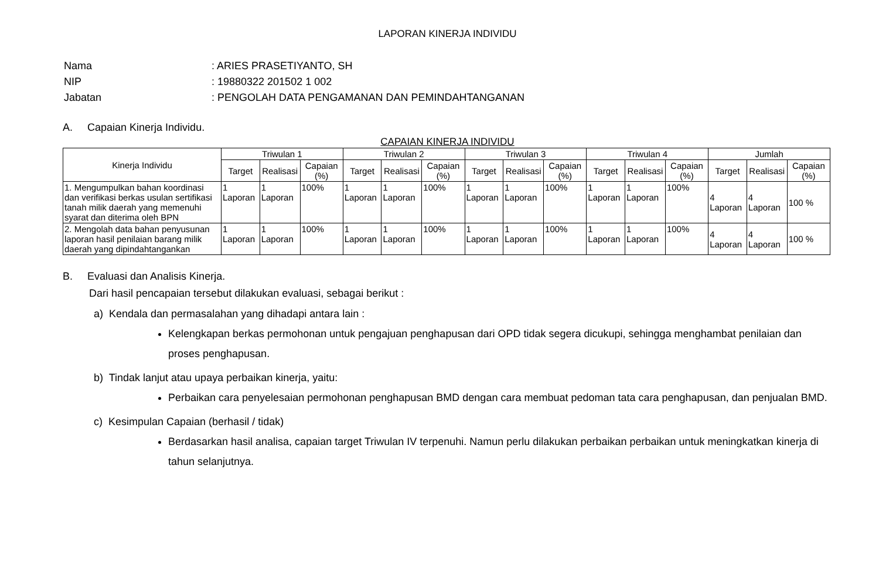LAPORAN KINERJA INDIVIDU
| Nama | : ARIES PRASETIYANTO, SH |
| NIP | : 19880322 201502 1 002 |
| Jabatan | : PENGOLAH DATA PENGAMANAN DAN PEMINDAHTANGANAN |
A. Capaian Kinerja Individu.
CAPAIAN KINERJA INDIVIDU
| Kinerja Individu | Triwulan 1 | | | Triwulan 2 | | | Triwulan 3 | | | Triwulan 4 | | | Jumlah | | |
| --- | --- | --- | --- | --- | --- | --- | --- | --- | --- | --- | --- | --- | --- | --- | --- |
| | Target | Realisasi | Capaian (%) | Target | Realisasi | Capaian (%) | Target | Realisasi | Capaian (%) | Target | Realisasi | Capaian (%) | Target | Realisasi | Capaian (%) |
| 1. Mengumpulkan bahan koordinasi dan verifikasi berkas usulan sertifikasi tanah milik daerah yang memenuhi syarat dan diterima oleh BPN | 1 Laporan | 1 Laporan | 100% | 1 Laporan | 1 Laporan | 100% | 1 Laporan | 1 Laporan | 100% | 1 Laporan | 1 Laporan | 100% | 4 Laporan | 4 Laporan | 100 % |
| 2. Mengolah data bahan penyusunan laporan hasil penilaian barang milik daerah yang dipindahtangankan | 1 Laporan | 1 Laporan | 100% | 1 Laporan | 1 Laporan | 100% | 1 Laporan | 1 Laporan | 100% | 1 Laporan | 1 Laporan | 100% | 4 Laporan | 4 Laporan | 100 % |
B. Evaluasi dan Analisis Kinerja.
Dari hasil pencapaian tersebut dilakukan evaluasi, sebagai berikut :
a) Kendala dan permasalahan yang dihadapi antara lain :
Kelengkapan berkas permohonan untuk pengajuan penghapusan dari OPD tidak segera dicukupi, sehingga menghambat penilaian dan proses penghapusan.
b) Tindak lanjut atau upaya perbaikan kinerja, yaitu:
Perbaikan cara penyelesaian permohonan penghapusan BMD dengan cara membuat pedoman tata cara penghapusan, dan penjualan BMD.
c) Kesimpulan Capaian (berhasil / tidak)
Berdasarkan hasil analisa, capaian target Triwulan IV terpenuhi. Namun perlu dilakukan perbaikan perbaikan untuk meningkatkan kinerja di tahun selanjutnya.